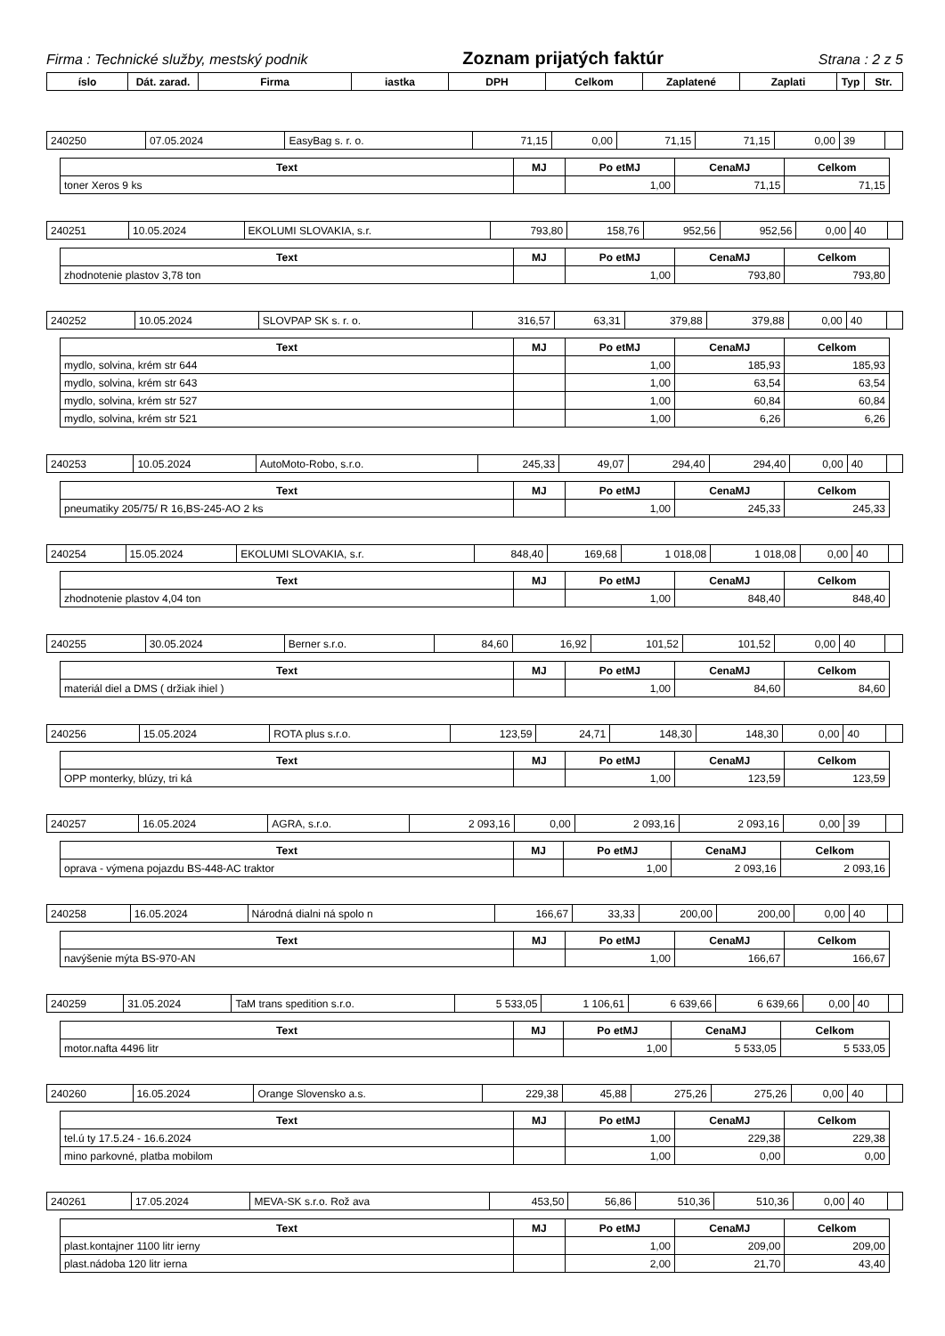Firma : Technické služby, mestský podnik Zoznam prijatých faktúr Strana : 2 z 5
| íslo | Dát. zarad. | Firma | iastka | DPH | Celkom | Zaplatené | Zaplati | Typ | Str. |
| --- | --- | --- | --- | --- | --- | --- | --- | --- | --- |
| 240250 | 07.05.2024 | EasyBag s. r. o. | 71,15 | 0,00 | 71,15 | 71,15 | 0,00 | 39 | |
| Text | MJ | Po etMJ | CenaMJ | Celkom |
| --- | --- | --- | --- | --- |
| toner Xeros 9 ks | | 1,00 | 71,15 | 71,15 |
| 240251 | 10.05.2024 | EKOLUMI SLOVAKIA, s.r. | 793,80 | 158,76 | 952,56 | 952,56 | 0,00 | 40 | |
| Text | MJ | Po etMJ | CenaMJ | Celkom |
| --- | --- | --- | --- | --- |
| zhodnotenie plastov 3,78 ton | | 1,00 | 793,80 | 793,80 |
| 240252 | 10.05.2024 | SLOVPAP SK s. r. o. | 316,57 | 63,31 | 379,88 | 379,88 | 0,00 | 40 | |
| Text | MJ | Po etMJ | CenaMJ | Celkom |
| --- | --- | --- | --- | --- |
| mydlo, solvina, krém str 644 | | 1,00 | 185,93 | 185,93 |
| mydlo, solvina, krém str 643 | | 1,00 | 63,54 | 63,54 |
| mydlo, solvina, krém str 527 | | 1,00 | 60,84 | 60,84 |
| mydlo, solvina, krém str 521 | | 1,00 | 6,26 | 6,26 |
| 240253 | 10.05.2024 | AutoMoto-Robo, s.r.o. | 245,33 | 49,07 | 294,40 | 294,40 | 0,00 | 40 | |
| Text | MJ | Po etMJ | CenaMJ | Celkom |
| --- | --- | --- | --- | --- |
| pneumatiky 205/75/ R 16,BS-245-AO 2 ks | | 1,00 | 245,33 | 245,33 |
| 240254 | 15.05.2024 | EKOLUMI SLOVAKIA, s.r. | 848,40 | 169,68 | 1 018,08 | 1 018,08 | 0,00 | 40 | |
| Text | MJ | Po etMJ | CenaMJ | Celkom |
| --- | --- | --- | --- | --- |
| zhodnotenie plastov 4,04 ton | | 1,00 | 848,40 | 848,40 |
| 240255 | 30.05.2024 | Berner s.r.o. | 84,60 | 16,92 | 101,52 | 101,52 | 0,00 | 40 | |
| Text | MJ | Po etMJ | CenaMJ | Celkom |
| --- | --- | --- | --- | --- |
| materiál diel a DMS ( držiak ihiel ) | | 1,00 | 84,60 | 84,60 |
| 240256 | 15.05.2024 | ROTA plus s.r.o. | 123,59 | 24,71 | 148,30 | 148,30 | 0,00 | 40 | |
| Text | MJ | Po etMJ | CenaMJ | Celkom |
| --- | --- | --- | --- | --- |
| OPP monterky, blúzy, tri ká | | 1,00 | 123,59 | 123,59 |
| 240257 | 16.05.2024 | AGRA, s.r.o. | 2 093,16 | 0,00 | 2 093,16 | 2 093,16 | 0,00 | 39 | |
| Text | MJ | Po etMJ | CenaMJ | Celkom |
| --- | --- | --- | --- | --- |
| oprava - výmena pojazdu BS-448-AC traktor | | 1,00 | 2 093,16 | 2 093,16 |
| 240258 | 16.05.2024 | Národná dialni ná spolo n | 166,67 | 33,33 | 200,00 | 200,00 | 0,00 | 40 | |
| Text | MJ | Po etMJ | CenaMJ | Celkom |
| --- | --- | --- | --- | --- |
| navýšenie mýta BS-970-AN | | 1,00 | 166,67 | 166,67 |
| 240259 | 31.05.2024 | TaM trans spedition s.r.o. | 5 533,05 | 1 106,61 | 6 639,66 | 6 639,66 | 0,00 | 40 | |
| Text | MJ | Po etMJ | CenaMJ | Celkom |
| --- | --- | --- | --- | --- |
| motor.nafta 4496 litr | | 1,00 | 5 533,05 | 5 533,05 |
| 240260 | 16.05.2024 | Orange Slovensko a.s. | 229,38 | 45,88 | 275,26 | 275,26 | 0,00 | 40 | |
| Text | MJ | Po etMJ | CenaMJ | Celkom |
| --- | --- | --- | --- | --- |
| tel.ú ty 17.5.24 - 16.6.2024 | | 1,00 | 229,38 | 229,38 |
| mino parkovné, platba mobilom | | 1,00 | 0,00 | 0,00 |
| 240261 | 17.05.2024 | MEVA-SK s.r.o. Rož ava | 453,50 | 56,86 | 510,36 | 510,36 | 0,00 | 40 | |
| Text | MJ | Po etMJ | CenaMJ | Celkom |
| --- | --- | --- | --- | --- |
| plast.kontajner 1100 litr ierny | | 1,00 | 209,00 | 209,00 |
| plast.nádoba 120 litr ierna | | 2,00 | 21,70 | 43,40 |